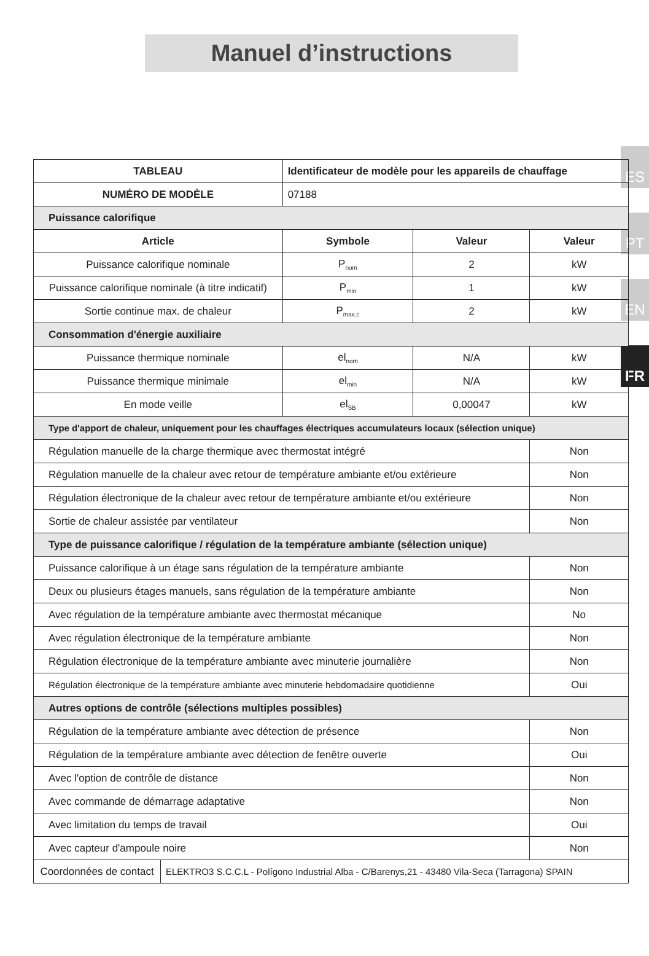Manuel d’instructions
ES
PT
EN
FR
| TABLEAU | | Identificateur de modèle pour les appareils de chauffage | | |
| --- | --- | --- | --- | --- |
| NUMÉRO DE MODÈLE | | 07188 | | |
| Puissance calorifique | | | | |
| Article | | Symbole | Valeur | Valeur |
| Puissance calorifique nominale | | P<sub>nom</sub> | 2 | kW |
| Puissance calorifique nominale (à titre indicatif) | | P<sub>min</sub> | 1 | kW |
| Sortie continue max. de chaleur | | P<sub>max,c</sub> | 2 | kW |
| Consommation d'énergie auxiliaire | | | | |
| Puissance thermique nominale | | el<sub>nom</sub> | N/A | kW |
| Puissance thermique minimale | | el<sub>min</sub> | N/A | kW |
| En mode veille | | el<sub>SB</sub> | 0,00047 | kW |
| Type d'apport de chaleur, uniquement pour les chauffages électriques accumulateurs locaux (sélection unique) | | | | |
| Régulation manuelle de la charge thermique avec thermostat intégré | | | | Non |
| Régulation manuelle de la chaleur avec retour de température ambiante et/ou extérieure | | | | Non |
| Régulation électronique de la chaleur avec retour de température ambiante et/ou extérieure | | | | Non |
| Sortie de chaleur assistée par ventilateur | | | | Non |
| Type de puissance calorifique / régulation de la température ambiante (sélection unique) | | | | |
| Puissance calorifique à un étage sans régulation de la température ambiante | | | | Non |
| Deux ou plusieurs étages manuels, sans régulation de la température ambiante | | | | Non |
| Avec régulation de la température ambiante avec thermostat mécanique | | | | No |
| Avec régulation électronique de la température ambiante | | | | Non |
| Régulation électronique de la température ambiante avec minuterie journalière | | | | Non |
| Régulation électronique de la température ambiante avec minuterie hebdomadaire quotidienne | | | | Oui |
| Autres options de contrôle (sélections multiples possibles) | | | | |
| Régulation de la température ambiante avec détection de présence | | | | Non |
| Régulation de la température ambiante avec détection de fenêtre ouverte | | | | Oui |
| Avec l'option de contrôle de distance | | | | Non |
| Avec commande de démarrage adaptative | | | | Non |
| Avec limitation du temps de travail | | | | Oui |
| Avec capteur d'ampoule noire | | | | Non |
| Coordonnées de contact | ELEKTRO3 S.C.C.L - Polígono Industrial Alba - C/Barenys,21 - 43480 Vila-Seca (Tarragona) SPAIN | | | |